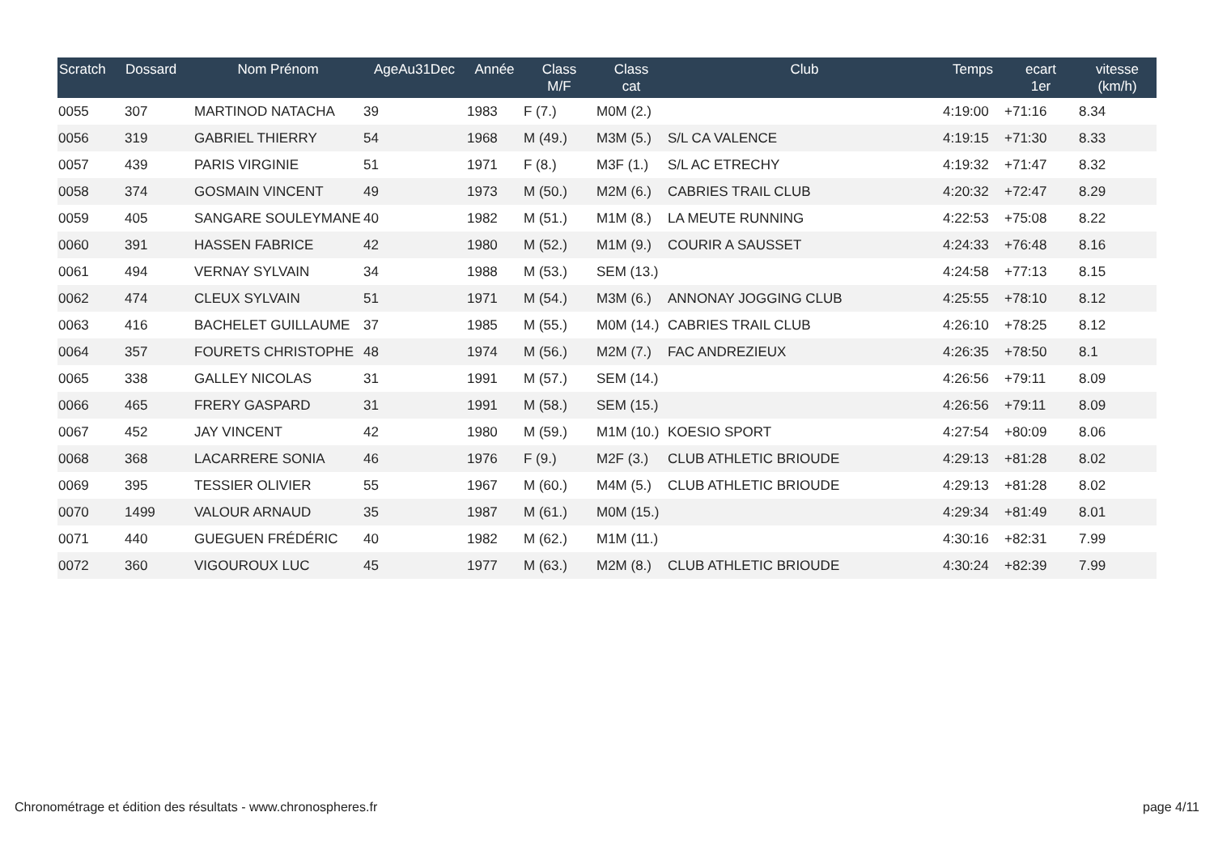| Scratch | Dossard | Nom Prénom | AgeAu31Dec | Année | Class M/F | Class cat | Club | Temps | ecart 1er | vitesse (km/h) |
| --- | --- | --- | --- | --- | --- | --- | --- | --- | --- | --- |
| 0055 | 307 | MARTINOD NATACHA | 39 | 1983 | F (7.) | M0M (2.) | | 4:19:00 | +71:16 | 8.34 |
| 0056 | 319 | GABRIEL THIERRY | 54 | 1968 | M (49.) | M3M (5.) | S/L CA VALENCE | 4:19:15 | +71:30 | 8.33 |
| 0057 | 439 | PARIS VIRGINIE | 51 | 1971 | F (8.) | M3F (1.) | S/L AC ETRECHY | 4:19:32 | +71:47 | 8.32 |
| 0058 | 374 | GOSMAIN VINCENT | 49 | 1973 | M (50.) | M2M (6.) | CABRIES TRAIL CLUB | 4:20:32 | +72:47 | 8.29 |
| 0059 | 405 | SANGARE SOULEYMANE | 40 | 1982 | M (51.) | M1M (8.) | LA MEUTE RUNNING | 4:22:53 | +75:08 | 8.22 |
| 0060 | 391 | HASSEN FABRICE | 42 | 1980 | M (52.) | M1M (9.) | COURIR A SAUSSET | 4:24:33 | +76:48 | 8.16 |
| 0061 | 494 | VERNAY SYLVAIN | 34 | 1988 | M (53.) | SEM (13.) | | 4:24:58 | +77:13 | 8.15 |
| 0062 | 474 | CLEUX SYLVAIN | 51 | 1971 | M (54.) | M3M (6.) | ANNONAY JOGGING CLUB | 4:25:55 | +78:10 | 8.12 |
| 0063 | 416 | BACHELET GUILLAUME | 37 | 1985 | M (55.) | M0M (14.) | CABRIES TRAIL CLUB | 4:26:10 | +78:25 | 8.12 |
| 0064 | 357 | FOURETS CHRISTOPHE | 48 | 1974 | M (56.) | M2M (7.) | FAC ANDREZIEUX | 4:26:35 | +78:50 | 8.1 |
| 0065 | 338 | GALLEY NICOLAS | 31 | 1991 | M (57.) | SEM (14.) | | 4:26:56 | +79:11 | 8.09 |
| 0066 | 465 | FRERY GASPARD | 31 | 1991 | M (58.) | SEM (15.) | | 4:26:56 | +79:11 | 8.09 |
| 0067 | 452 | JAY VINCENT | 42 | 1980 | M (59.) | M1M (10.) | KOESIO SPORT | 4:27:54 | +80:09 | 8.06 |
| 0068 | 368 | LACARRERE SONIA | 46 | 1976 | F (9.) | M2F (3.) | CLUB ATHLETIC BRIOUDE | 4:29:13 | +81:28 | 8.02 |
| 0069 | 395 | TESSIER OLIVIER | 55 | 1967 | M (60.) | M4M (5.) | CLUB ATHLETIC BRIOUDE | 4:29:13 | +81:28 | 8.02 |
| 0070 | 1499 | VALOUR ARNAUD | 35 | 1987 | M (61.) | M0M (15.) | | 4:29:34 | +81:49 | 8.01 |
| 0071 | 440 | GUEGUEN FRÉDÉRIC | 40 | 1982 | M (62.) | M1M (11.) | | 4:30:16 | +82:31 | 7.99 |
| 0072 | 360 | VIGOUROUX LUC | 45 | 1977 | M (63.) | M2M (8.) | CLUB ATHLETIC BRIOUDE | 4:30:24 | +82:39 | 7.99 |
Chronométrage et édition des résultats - www.chronospheres.fr page 4/11